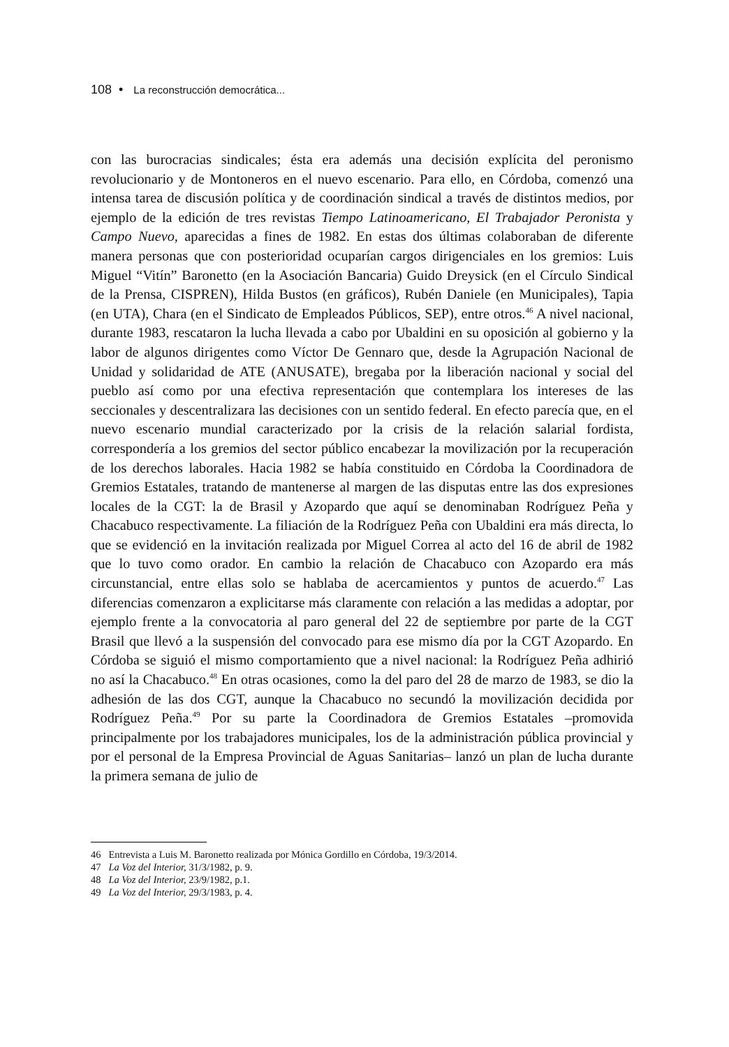108 • La reconstrucción democrática...
con las burocracias sindicales; ésta era además una decisión explícita del peronismo revolucionario y de Montoneros en el nuevo escenario. Para ello, en Córdoba, comenzó una intensa tarea de discusión política y de coordinación sindical a través de distintos medios, por ejemplo de la edición de tres revistas Tiempo Latinoamericano, El Trabajador Peronista y Campo Nuevo, aparecidas a fines de 1982. En estas dos últimas colaboraban de diferente manera personas que con posterioridad ocuparían cargos dirigenciales en los gremios: Luis Miguel “Vitín” Baronetto (en la Asociación Bancaria) Guido Dreysick (en el Círculo Sindical de la Prensa, CISPREN), Hilda Bustos (en gráficos), Rubén Daniele (en Municipales), Tapia (en UTA), Chara (en el Sindicato de Empleados Públicos, SEP), entre otros.<sup>46</sup> A nivel nacional, durante 1983, rescataron la lucha llevada a cabo por Ubaldini en su oposición al gobierno y la labor de algunos dirigentes como Víctor De Gennaro que, desde la Agrupación Nacional de Unidad y solidaridad de ATE (ANUSATE), bregaba por la liberación nacional y social del pueblo así como por una efectiva representación que contemplara los intereses de las seccionales y descentralizara las decisiones con un sentido federal. En efecto parecía que, en el nuevo escenario mundial caracterizado por la crisis de la relación salarial fordista, correspondería a los gremios del sector público encabezar la movilización por la recuperación de los derechos laborales. Hacia 1982 se había constituido en Córdoba la Coordinadora de Gremios Estatales, tratando de mantenerse al margen de las disputas entre las dos expresiones locales de la CGT: la de Brasil y Azopardo que aquí se denominaban Rodríguez Peña y Chacabuco respectivamente. La filiación de la Rodríguez Peña con Ubaldini era más directa, lo que se evidenció en la invitación realizada por Miguel Correa al acto del 16 de abril de 1982 que lo tuvo como orador. En cambio la relación de Chacabuco con Azopardo era más circunstancial, entre ellas solo se hablaba de acercamientos y puntos de acuerdo.<sup>47</sup> Las diferencias comenzaron a explicitarse más claramente con relación a las medidas a adoptar, por ejemplo frente a la convocatoria al paro general del 22 de septiembre por parte de la CGT Brasil que llevó a la suspensión del convocado para ese mismo día por la CGT Azopardo. En Córdoba se siguió el mismo comportamiento que a nivel nacional: la Rodríguez Peña adhirió no así la Chacabuco.<sup>48</sup> En otras ocasiones, como la del paro del 28 de marzo de 1983, se dio la adhesión de las dos CGT, aunque la Chacabuco no secundó la movilización decidida por Rodríguez Peña.<sup>49</sup> Por su parte la Coordinadora de Gremios Estatales –promovida principalmente por los trabajadores municipales, los de la administración pública provincial y por el personal de la Empresa Provincial de Aguas Sanitarias– lanzó un plan de lucha durante la primera semana de julio de
46 Entrevista a Luis M. Baronetto realizada por Mónica Gordillo en Córdoba, 19/3/2014.
47 La Voz del Interior, 31/3/1982, p. 9.
48 La Voz del Interior, 23/9/1982, p.1.
49 La Voz del Interior, 29/3/1983, p. 4.